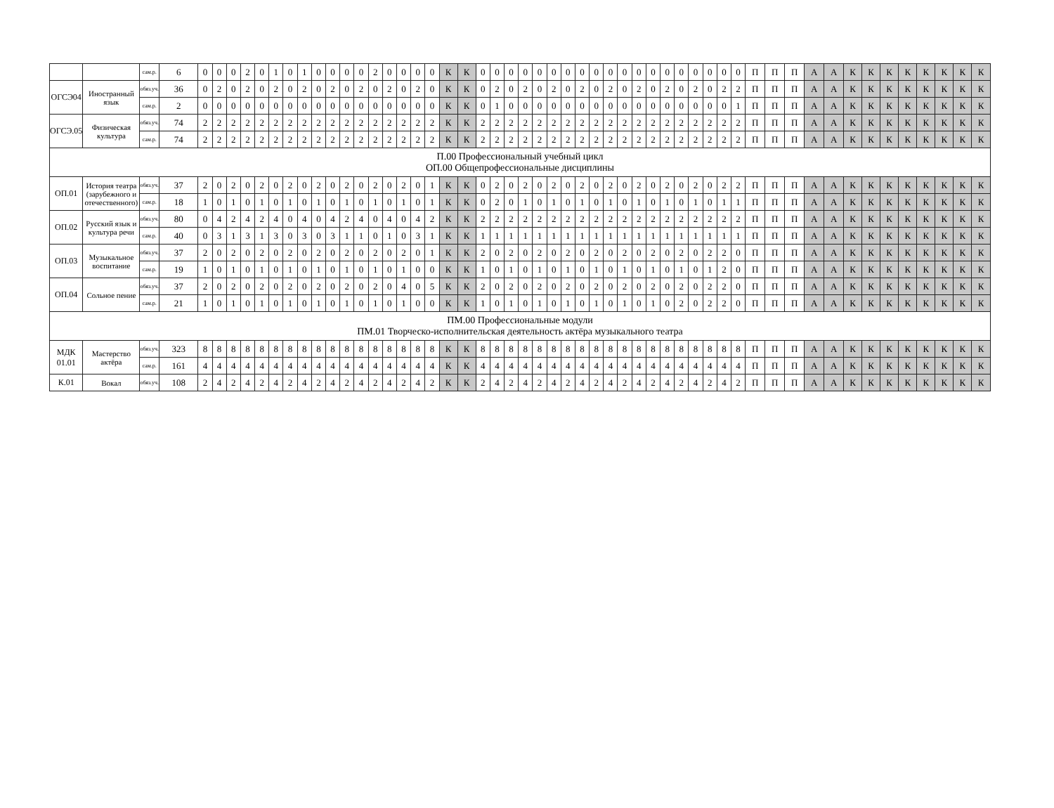| | | сам.р. | 6 | 0 | 0 | 0 | 2 | 0 | 1 | 0 | 1 | 0 | 0 | 0 | 0 | 2 | 0 | 0 | 0 | 0 | К | К | 0 | 0 | 0 | 0 | 0 | 0 | 0 | 0 | 0 | 0 | 0 | 0 | 0 | 0 | 0 | 0 | 0 | 0 | 0 | П | П | П | А | А | К | К | К | К | К | К | К | К |
| ОГСЭ04 | Иностранный язык | обяз.уч. | 36 | 0 | 2 | 0 | 2 | 0 | 2 | 0 | 2 | 0 | 2 | 0 | 2 | 0 | 2 | 0 | 2 | 0 | К | К | 0 | 2 | 0 | 2 | 0 | 2 | 0 | 2 | 0 | 2 | 0 | 2 | 0 | 2 | 0 | 2 | 0 | 2 | 2 | П | П | П | А | А | К | К | К | К | К | К | К | К |
| | | сам.р. | 2 | 0 | 0 | 0 | 0 | 0 | 0 | 0 | 0 | 0 | 0 | 0 | 0 | 0 | 0 | 0 | 0 | 0 | К | К | 0 | 1 | 0 | 0 | 0 | 0 | 0 | 0 | 0 | 0 | 0 | 0 | 0 | 0 | 0 | 0 | 0 | 0 | 1 | П | П | П | А | А | К | К | К | К | К | К | К | К |
| ОГСЭ.05 | Физическая культура | обяз.уч. | 74 | 2 | 2 | 2 | 2 | 2 | 2 | 2 | 2 | 2 | 2 | 2 | 2 | 2 | 2 | 2 | 2 | 2 | К | К | 2 | 2 | 2 | 2 | 2 | 2 | 2 | 2 | 2 | 2 | 2 | 2 | 2 | 2 | 2 | 2 | 2 | 2 | 2 | П | П | П | А | А | К | К | К | К | К | К | К | К |
| | | сам.р. | 74 | 2 | 2 | 2 | 2 | 2 | 2 | 2 | 2 | 2 | 2 | 2 | 2 | 2 | 2 | 2 | 2 | 2 | К | К | 2 | 2 | 2 | 2 | 2 | 2 | 2 | 2 | 2 | 2 | 2 | 2 | 2 | 2 | 2 | 2 | 2 | 2 | 2 | П | П | П | А | А | К | К | К | К | К | К | К | К |
| П.00 Профессиональный учебный цикл ОП.00 Общепрофессиональные дисциплины | | | | | | | | | | | | | | | | | | | | | | | | | | | | | | | | | | | | | | | | | | | | | | | | | | | | | | |
| ОП.01 | История театра (зарубежного и отечественного) | обяз.уч. | 37 | 2 | 0 | 2 | 0 | 2 | 0 | 2 | 0 | 2 | 0 | 2 | 0 | 2 | 0 | 2 | 0 | 1 | К | К | 0 | 2 | 0 | 2 | 0 | 2 | 0 | 2 | 0 | 2 | 0 | 2 | 0 | 2 | 0 | 2 | 0 | 2 | 2 | П | П | П | А | А | К | К | К | К | К | К | К | К |
| | | сам.р. | 18 | 1 | 0 | 1 | 0 | 1 | 0 | 1 | 0 | 1 | 0 | 1 | 0 | 1 | 0 | 1 | 0 | 1 | К | К | 0 | 2 | 0 | 1 | 0 | 1 | 0 | 1 | 0 | 1 | 0 | 1 | 0 | 1 | 0 | 1 | 0 | 1 | 1 | П | П | П | А | А | К | К | К | К | К | К | К | К |
| ОП.02 | Русский язык и культура речи | обяз.уч. | 80 | 0 | 4 | 2 | 4 | 2 | 4 | 0 | 4 | 0 | 4 | 2 | 4 | 0 | 4 | 0 | 4 | 2 | К | К | 2 | 2 | 2 | 2 | 2 | 2 | 2 | 2 | 2 | 2 | 2 | 2 | 2 | 2 | 2 | 2 | 2 | 2 | 2 | П | П | П | А | А | К | К | К | К | К | К | К | К |
| | | сам.р. | 40 | 0 | 3 | 1 | 3 | 1 | 3 | 0 | 3 | 0 | 3 | 1 | 1 | 0 | 1 | 0 | 3 | 1 | К | К | 1 | 1 | 1 | 1 | 1 | 1 | 1 | 1 | 1 | 1 | 1 | 1 | 1 | 1 | 1 | 1 | 1 | 1 | 1 | П | П | П | А | А | К | К | К | К | К | К | К | К |
| ОП.03 | Музыкальное воспитание | обяз.уч. | 37 | 2 | 0 | 2 | 0 | 2 | 0 | 2 | 0 | 2 | 0 | 2 | 0 | 2 | 0 | 2 | 0 | 1 | К | К | 2 | 0 | 2 | 0 | 2 | 0 | 2 | 0 | 2 | 0 | 2 | 0 | 2 | 0 | 2 | 0 | 2 | 2 | 0 | П | П | П | А | А | К | К | К | К | К | К | К | К |
| | | сам.р. | 19 | 1 | 0 | 1 | 0 | 1 | 0 | 1 | 0 | 1 | 0 | 1 | 0 | 1 | 0 | 1 | 0 | 0 | К | К | 1 | 0 | 1 | 0 | 1 | 0 | 1 | 0 | 1 | 0 | 1 | 0 | 1 | 0 | 1 | 0 | 1 | 2 | 0 | П | П | П | А | А | К | К | К | К | К | К | К | К |
| ОП.04 | Сольное пение | обяз.уч. | 37 | 2 | 0 | 2 | 0 | 2 | 0 | 2 | 0 | 2 | 0 | 2 | 0 | 2 | 0 | 4 | 0 | 5 | К | К | 2 | 0 | 2 | 0 | 2 | 0 | 2 | 0 | 2 | 0 | 2 | 0 | 2 | 0 | 2 | 0 | 2 | 2 | 0 | П | П | П | А | А | К | К | К | К | К | К | К | К |
| | | сам.р. | 21 | 1 | 0 | 1 | 0 | 1 | 0 | 1 | 0 | 1 | 0 | 1 | 0 | 1 | 0 | 1 | 0 | 0 | К | К | 1 | 0 | 1 | 0 | 1 | 0 | 1 | 0 | 1 | 0 | 1 | 0 | 1 | 0 | 2 | 0 | 2 | 2 | 0 | П | П | П | А | А | К | К | К | К | К | К | К | К |
| ПМ.00 Профессиональные модули ПМ.01 Творческо-исполнительская деятельность актёра музыкального театра | | | | | | | | | | | | | | | | | | | | | | | | | | | | | | | | | | | | | | | | | | | | | | | | | | | | | | |
| МДК 01.01 | Мастерство актёра | обяз.уч. | 323 | 8 | 8 | 8 | 8 | 8 | 8 | 8 | 8 | 8 | 8 | 8 | 8 | 8 | 8 | 8 | 8 | 8 | К | К | 8 | 8 | 8 | 8 | 8 | 8 | 8 | 8 | 8 | 8 | 8 | 8 | 8 | 8 | 8 | 8 | 8 | 8 | 8 | П | П | П | А | А | К | К | К | К | К | К | К | К |
| | | сам.р. | 161 | 4 | 4 | 4 | 4 | 4 | 4 | 4 | 4 | 4 | 4 | 4 | 4 | 4 | 4 | 4 | 4 | 4 | К | К | 4 | 4 | 4 | 4 | 4 | 4 | 4 | 4 | 4 | 4 | 4 | 4 | 4 | 4 | 4 | 4 | 4 | 4 | 4 | П | П | П | А | А | К | К | К | К | К | К | К | К |
| К.01 | Вокал | обяз.уч. | 108 | 2 | 4 | 2 | 4 | 2 | 4 | 2 | 4 | 2 | 4 | 2 | 4 | 2 | 4 | 2 | 4 | 2 | К | К | 2 | 4 | 2 | 4 | 2 | 4 | 2 | 4 | 2 | 4 | 2 | 4 | 2 | 4 | 2 | 4 | 2 | 4 | 2 | П | П | П | А | А | К | К | К | К | К | К | К | К |